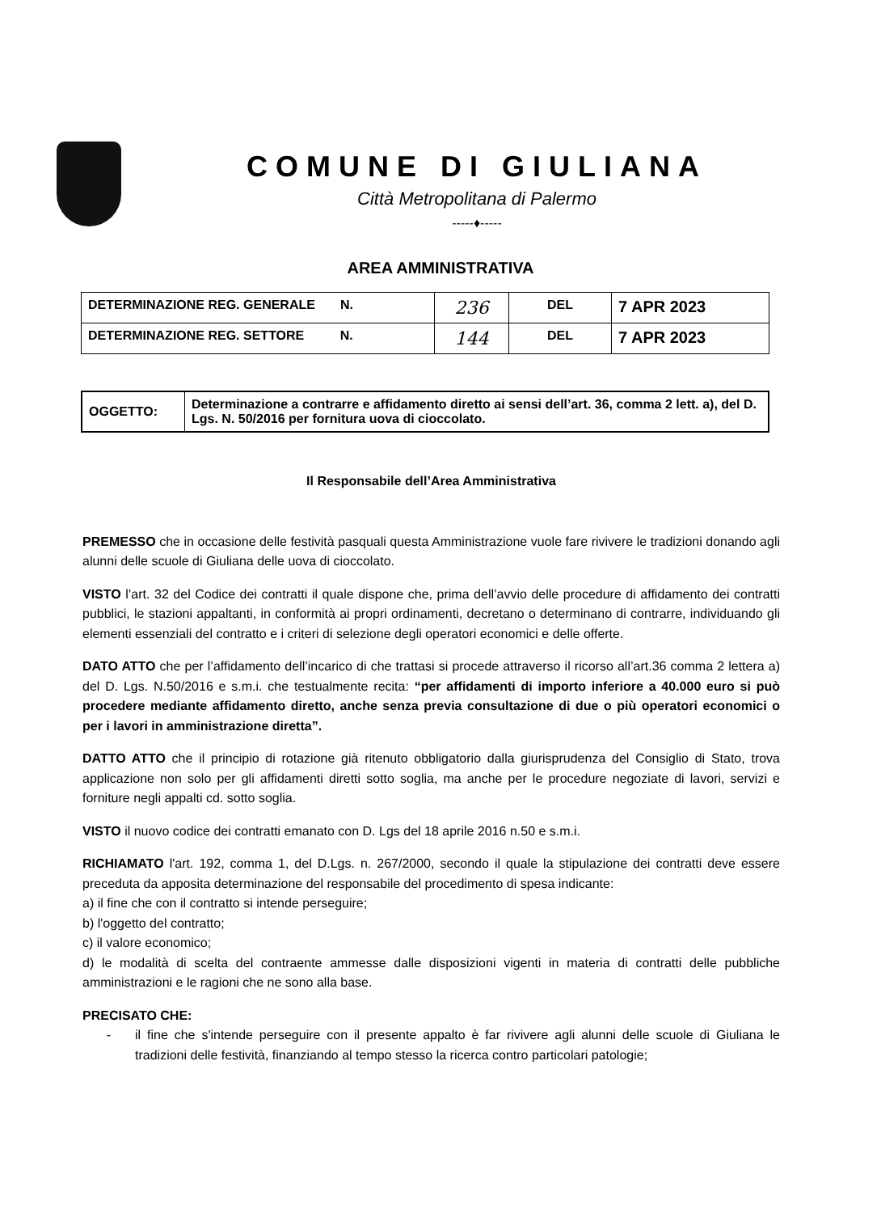COMUNE DI GIULIANA
Città Metropolitana di Palermo
-----♦-----
AREA AMMINISTRATIVA
| DETERMINAZIONE REG. GENERALE N. | 236 | DEL | 7 APR 2023 |
| DETERMINAZIONE REG. SETTORE N. | 144 | DEL | 7 APR 2023 |
| OGGETTO: | Determinazione a contrarre e affidamento diretto ai sensi dell’art. 36, comma 2 lett. a), del D. Lgs. N. 50/2016 per fornitura uova di cioccolato. |
Il Responsabile dell’Area Amministrativa
PREMESSO che in occasione delle festività pasquali questa Amministrazione vuole fare rivivere le tradizioni donando agli alunni delle scuole di Giuliana delle uova di cioccolato.
VISTO l’art. 32 del Codice dei contratti il quale dispone che, prima dell’avvio delle procedure di affidamento dei contratti pubblici, le stazioni appaltanti, in conformità ai propri ordinamenti, decretano o determinano di contrarre, individuando gli elementi essenziali del contratto e i criteri di selezione degli operatori economici e delle offerte.
DATO ATTO che per l’affidamento dell’incarico di che trattasi si procede attraverso il ricorso all’art.36 comma 2 lettera a) del D. Lgs. N.50/2016 e s.m.i. che testualmente recita: “per affidamenti di importo inferiore a 40.000 euro si può procedere mediante affidamento diretto, anche senza previa consultazione di due o più operatori economici o per i lavori in amministrazione diretta”.
DATTO ATTO che il principio di rotazione già ritenuto obbligatorio dalla giurisprudenza del Consiglio di Stato, trova applicazione non solo per gli affidamenti diretti sotto soglia, ma anche per le procedure negoziate di lavori, servizi e forniture negli appalti cd. sotto soglia.
VISTO il nuovo codice dei contratti emanato con D. Lgs del 18 aprile 2016 n.50 e s.m.i.
RICHIAMATO l'art. 192, comma 1, del D.Lgs. n. 267/2000, secondo il quale la stipulazione dei contratti deve essere preceduta da apposita determinazione del responsabile del procedimento di spesa indicante:
a) il fine che con il contratto si intende perseguire;
b) l'oggetto del contratto;
c) il valore economico;
d) le modalità di scelta del contraente ammesse dalle disposizioni vigenti in materia di contratti delle pubbliche amministrazioni e le ragioni che ne sono alla base.
PRECISATO CHE:
- il fine che s'intende perseguire con il presente appalto è far rivivere agli alunni delle scuole di Giuliana le tradizioni delle festività, finanziando al tempo stesso la ricerca contro particolari patologie;